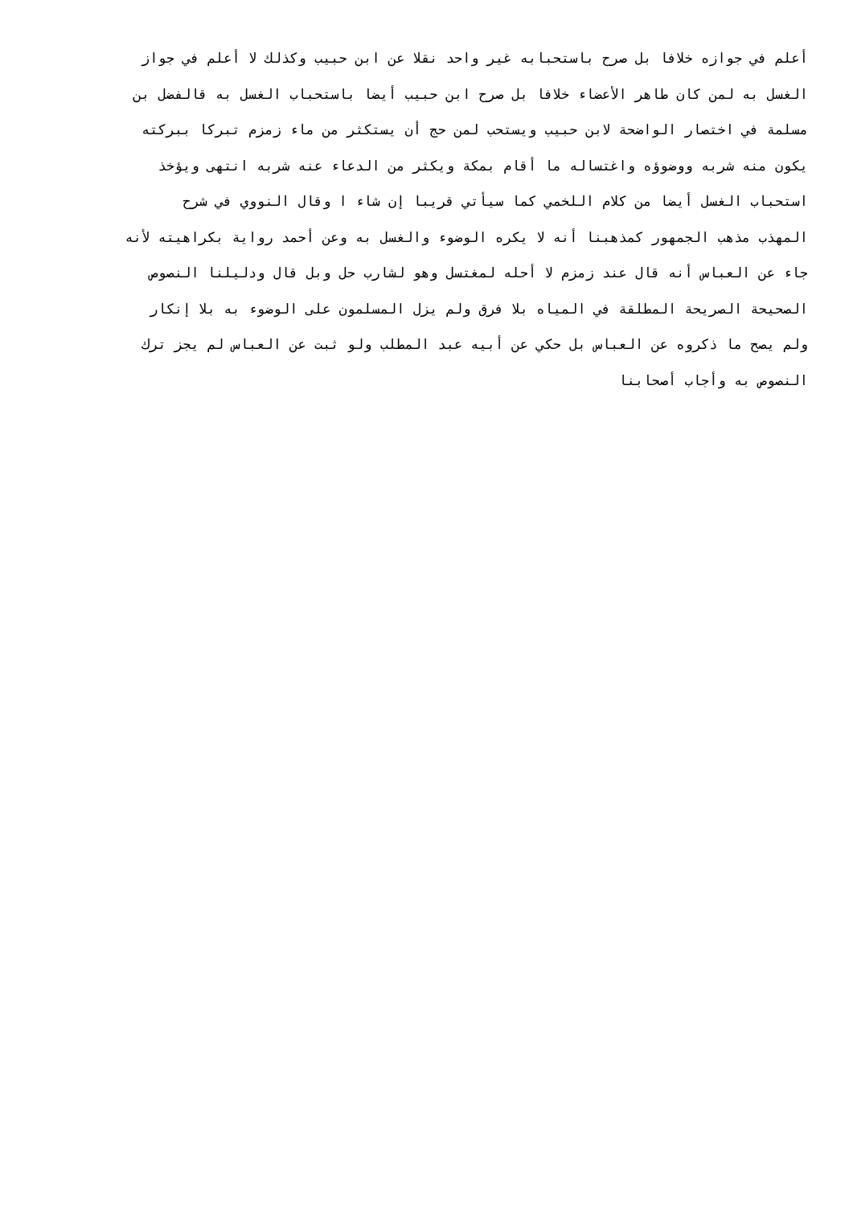أعلم في جوازه خلافا بل صرح باستحبابه غير واحد نقلا عن ابن حبيب وكذلك لا أعلم في جواز
الغسل به لمن كان طاهر الأعضاء خلافا بل صرح ابن حبيب أيضا باستحباب الغسل به قالفضل بن
مسلمة في اختصار الواضحة لابن حبيب ويستحب لمن حج أن يستكثر من ماء زمزم تبركا ببركته
يكون منه شربه ووضوؤه واغتساله ما أقام بمكة ويكثر من الدعاء عنه شربه انتهى ويؤخذ
استحباب الغسل أيضا من كلام اللخمي كما سيأتي قريبا إن شاء ا وقال النووي في شرح
المهذب مذهب الجمهور كمذهبنا أنه لا يكره الوضوء والغسل به وعن أحمد رواية بكراهيته لأنه
جاء عن العباس أنه قال عند زمزم لا أحله لمغتسل وهو لشارب حل وبل قال ودليلنا النصوص
الصحيحة الصريحة المطلقة في المياه بلا فرق ولم يزل المسلمون على الوضوء به بلا إنكار
ولم يصح ما ذكروه عن العباس بل حكي عن أبيه عبد المطلب ولو ثبت عن العباس لم يجز ترك
النصوص به وأجاب أصحابنا